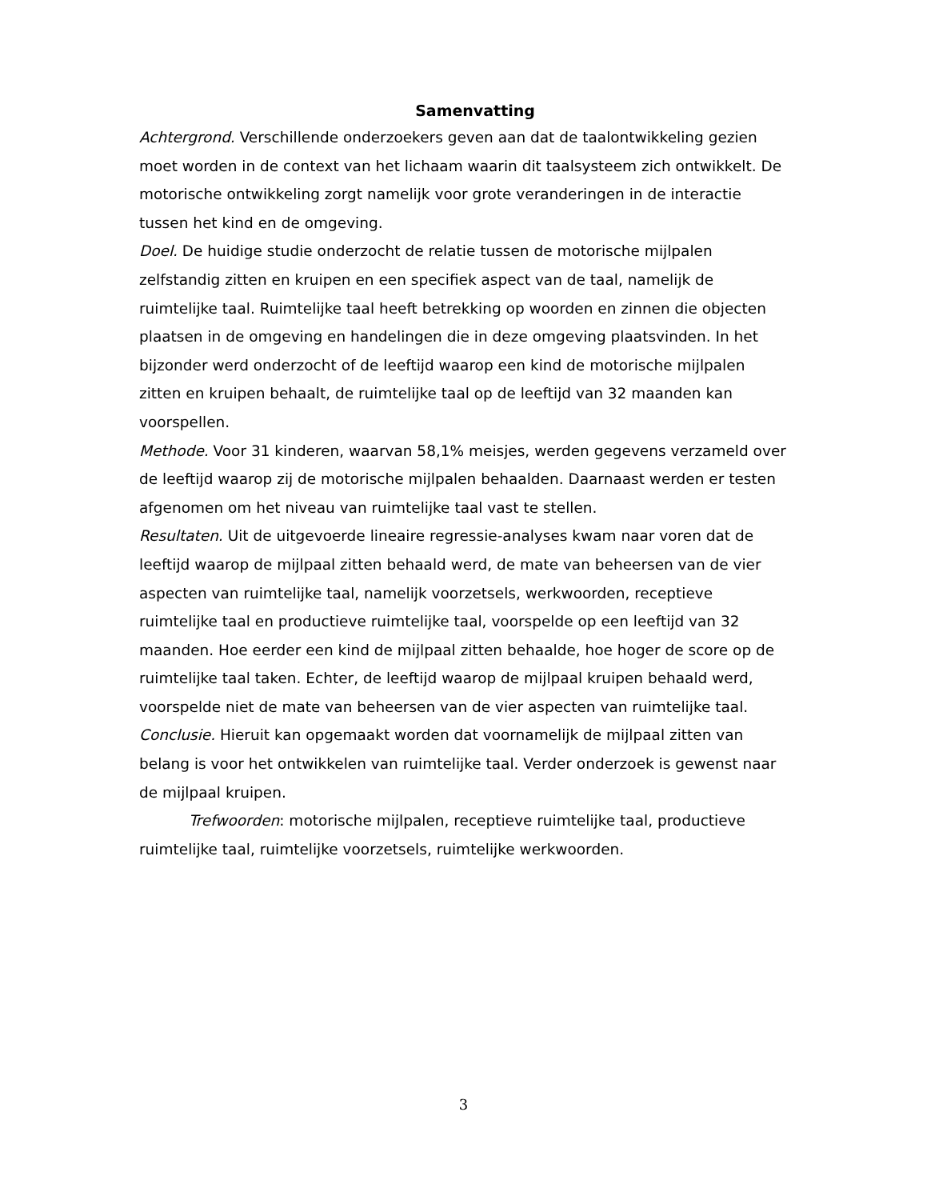Samenvatting
Achtergrond. Verschillende onderzoekers geven aan dat de taalontwikkeling gezien moet worden in de context van het lichaam waarin dit taalsysteem zich ontwikkelt. De motorische ontwikkeling zorgt namelijk voor grote veranderingen in de interactie tussen het kind en de omgeving.
Doel. De huidige studie onderzocht de relatie tussen de motorische mijlpalen zelfstandig zitten en kruipen en een specifiek aspect van de taal, namelijk de ruimtelijke taal. Ruimtelijke taal heeft betrekking op woorden en zinnen die objecten plaatsen in de omgeving en handelingen die in deze omgeving plaatsvinden. In het bijzonder werd onderzocht of de leeftijd waarop een kind de motorische mijlpalen zitten en kruipen behaalt, de ruimtelijke taal op de leeftijd van 32 maanden kan voorspellen.
Methode. Voor 31 kinderen, waarvan 58,1% meisjes, werden gegevens verzameld over de leeftijd waarop zij de motorische mijlpalen behaalden. Daarnaast werden er testen afgenomen om het niveau van ruimtelijke taal vast te stellen.
Resultaten. Uit de uitgevoerde lineaire regressie-analyses kwam naar voren dat de leeftijd waarop de mijlpaal zitten behaald werd, de mate van beheersen van de vier aspecten van ruimtelijke taal, namelijk voorzetsels, werkwoorden, receptieve ruimtelijke taal en productieve ruimtelijke taal, voorspelde op een leeftijd van 32 maanden. Hoe eerder een kind de mijlpaal zitten behaalde, hoe hoger de score op de ruimtelijke taal taken. Echter, de leeftijd waarop de mijlpaal kruipen behaald werd, voorspelde niet de mate van beheersen van de vier aspecten van ruimtelijke taal.
Conclusie. Hieruit kan opgemaakt worden dat voornamelijk de mijlpaal zitten van belang is voor het ontwikkelen van ruimtelijke taal. Verder onderzoek is gewenst naar de mijlpaal kruipen.
Trefwoorden: motorische mijlpalen, receptieve ruimtelijke taal, productieve ruimtelijke taal, ruimtelijke voorzetsels, ruimtelijke werkwoorden.
3